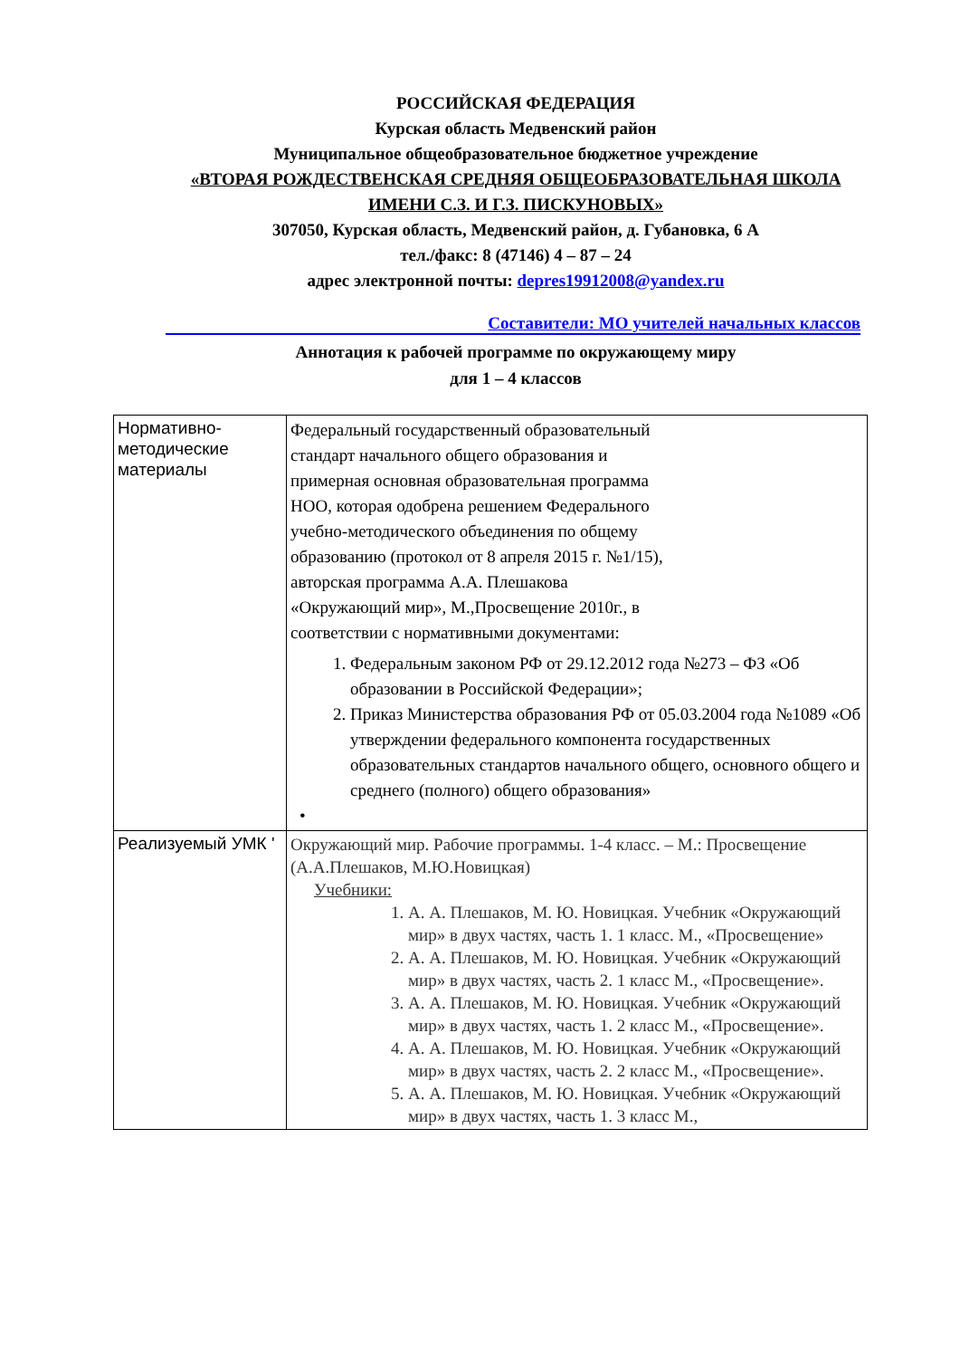РОССИЙСКАЯ ФЕДЕРАЦИЯ
Курская область Медвенский район
Муниципальное общеобразовательное бюджетное учреждение
«ВТОРАЯ РОЖДЕСТВЕНСКАЯ СРЕДНЯЯ ОБЩЕОБРАЗОВАТЕЛЬНАЯ ШКОЛА
ИМЕНИ С.З. И Г.З. ПИСКУНОВЫХ»
307050, Курская область, Медвенский район, д. Губановка, 6 А
тел./факс: 8 (47146) 4 – 87 – 24
адрес электронной почты: depres19912008@yandex.ru
Составители: МО учителей начальных классов
Аннотация к рабочей программе по окружающему миру
для 1 – 4 классов
| Нормативно-методические материалы | Федеральный государственный образовательный стандарт начального общего образования и примерная основная образовательная программа НОО, которая одобрена решением Федерального учебно-методического объединения по общему образованию (протокол от 8 апреля 2015 г. №1/15), авторская программа А.А. Плешакова «Окружающий мир», М.,Просвещение 2010г., в соответствии с нормативными документами: 1. Федеральным законом РФ от 29.12.2012 года №273 – ФЗ «Об образовании в Российской Федерации»; 2. Приказ Министерства образования РФ от 05.03.2004 года №1089 «Об утверждении федерального компонента государственных образовательных стандартов начального общего, основного общего и среднего (полного) общего образования» • |
| Реализуемый УМК ' | Окружающий мир. Рабочие программы. 1-4 класс. – М.: Просвещение (А.А.Плешаков, М.Ю.Новицкая) Учебники: 1. А. А. Плешаков, М. Ю. Новицкая. Учебник «Окружающий мир» в двух частях, часть 1. 1 класс. М., «Просвещение» 2. А. А. Плешаков, М. Ю. Новицкая. Учебник «Окружающий мир» в двух частях, часть 2. 1 класс М., «Просвещение». 3. А. А. Плешаков, М. Ю. Новицкая. Учебник «Окружающий мир» в двух частях, часть 1. 2 класс М., «Просвещение». 4. А. А. Плешаков, М. Ю. Новицкая. Учебник «Окружающий мир» в двух частях, часть 2. 2 класс М., «Просвещение». 5. А. А. Плешаков, М. Ю. Новицкая. Учебник «Окружающий мир» в двух частях, часть 1. 3 класс М., |